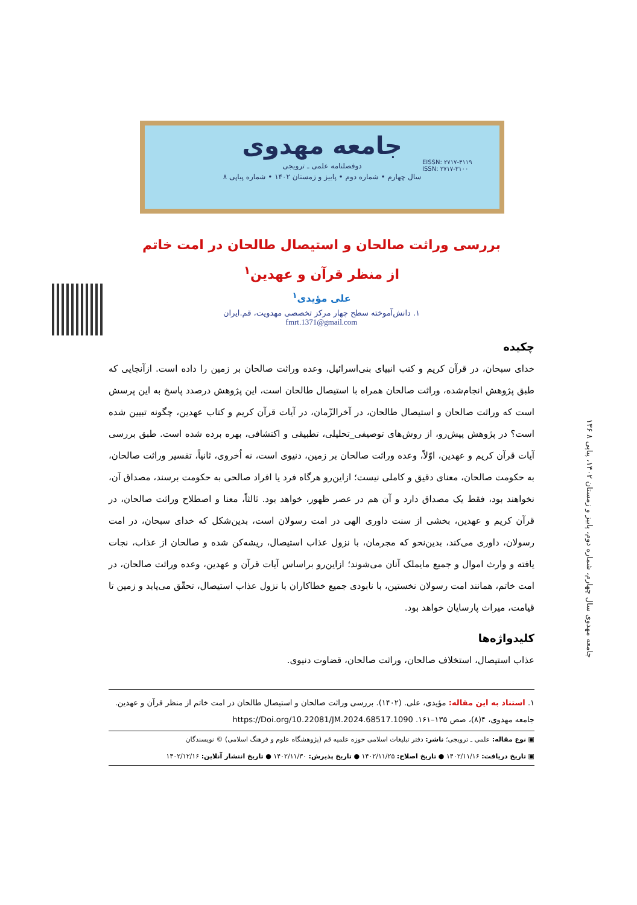EISSN: ۲۷۱۷-۳۱۱۹
ISSN: ۲۷۱۷-۳۱۰۰
جامعه مهدوی
دوفصلنامه علمی ـ ترویجی
سال چهارم • شماره دوم • پاییز و زمستان ۱۴۰۲ • شماره پیاپی ۸
۱۳۶ جامعه مهدوی سال چهارم، شماره دوم، پاییز و زمستان ۱۴۰۲، پیاپی ۸
بررسی وراثت صالحان و استیصال طالحان در امت خاتم
از منظر قرآن و عهدین<sup>۱</sup>
علی مؤیدی<sup>۱</sup>
۱. دانش‌آموخته سطح چهار مرکز تخصصی مهدویت، قم.ایران
fmrt.1371@gmail.com
چکیده
خدای سبحان، در قرآن کریم و کتب انبیای بنی‌اسرائیل، وعده وراثت صالحان بر زمین را داده است. ازآنجایی که طبق پژوهش انجام‌شده، وراثت صالحان همراه با استیصال طالحان است، این پژوهش درصدد پاسخ به این پرسش است که وراثت صالحان و استیصال طالحان، در آخرالزّمان، در آیات قرآن کریم و کتاب عهدین، چگونه تبیین شده است؟ در پژوهش پیش‌رو، از روش‌های توصیفی_تحلیلی، تطبیقی و اکتشافی، بهره برده شده است. طبق بررسی آیات قرآن کریم و عهدین، اوّلاً، وعده وراثت صالحان بر زمین، دنیوی است، نه اُخروی، ثانیاً، تفسیر وراثت صالحان، به حکومت صالحان، معنای دقیق و کاملی نیست؛ ازاین‌رو هرگاه فرد یا افراد صالحی به حکومت برسند، مصداق آن، نخواهند بود، فقط یک مصداق دارد و آن هم در عصر ظهور، خواهد بود. ثالثاً، معنا و اصطلاح وراثت صالحان، در قرآن کریم و عهدین، بخشی از سنت داوری الهی در امت رسولان است، بدین‌شکل که خدای سبحان، در امت رسولان، داوری می‌کند، بدین‌نحو که مجرمان، با نزول عذاب استیصال، ریشه‌کن شده و صالحان از عذاب، نجات یافته و وارث اموال و جمیع مایملک آنان می‌شوند؛ ازاین‌رو براساس آیات قرآن و عهدین، وعده وراثت صالحان، در امت خاتم، همانند امت رسولان نخستین، با نابودی جمیع خطاکاران با نزول عذاب استیصال، تحقّق می‌یابد و زمین تا قیامت، میراث پارسایان خواهد بود.
کلیدواژه‌ها
عذاب استیصال، استخلاف صالحان، وراثت صالحان، قضاوت دنیوی.
۱. استناد به این مقاله: مؤیدی، علی. (۱۴۰۲). بررسی وراثت صالحان و استیصال طالحان در امت خاتم از منظر قرآن و عهدین. جامعه مهدوی، ۴(۸)، صص ۱۳۵–۱۶۱. https://Doi.org/10.22081/JM.2024.68517.1090
▣ نوع مقاله: علمی ـ ترویجی؛ ناشر: دفتر تبلیغات اسلامی حوزه علمیه قم (پژوهشگاه علوم و فرهنگ اسلامی) © نویسندگان
▣ تاریخ دریافت: ۱۴۰۲/۱۱/۱۶ ● تاریخ اصلاح: ۱۴۰۲/۱۱/۲۵ ● تاریخ پذیرش: ۱۴۰۲/۱۱/۳۰ ● تاریخ انتشار آنلاین: ۱۴۰۲/۱۲/۱۶